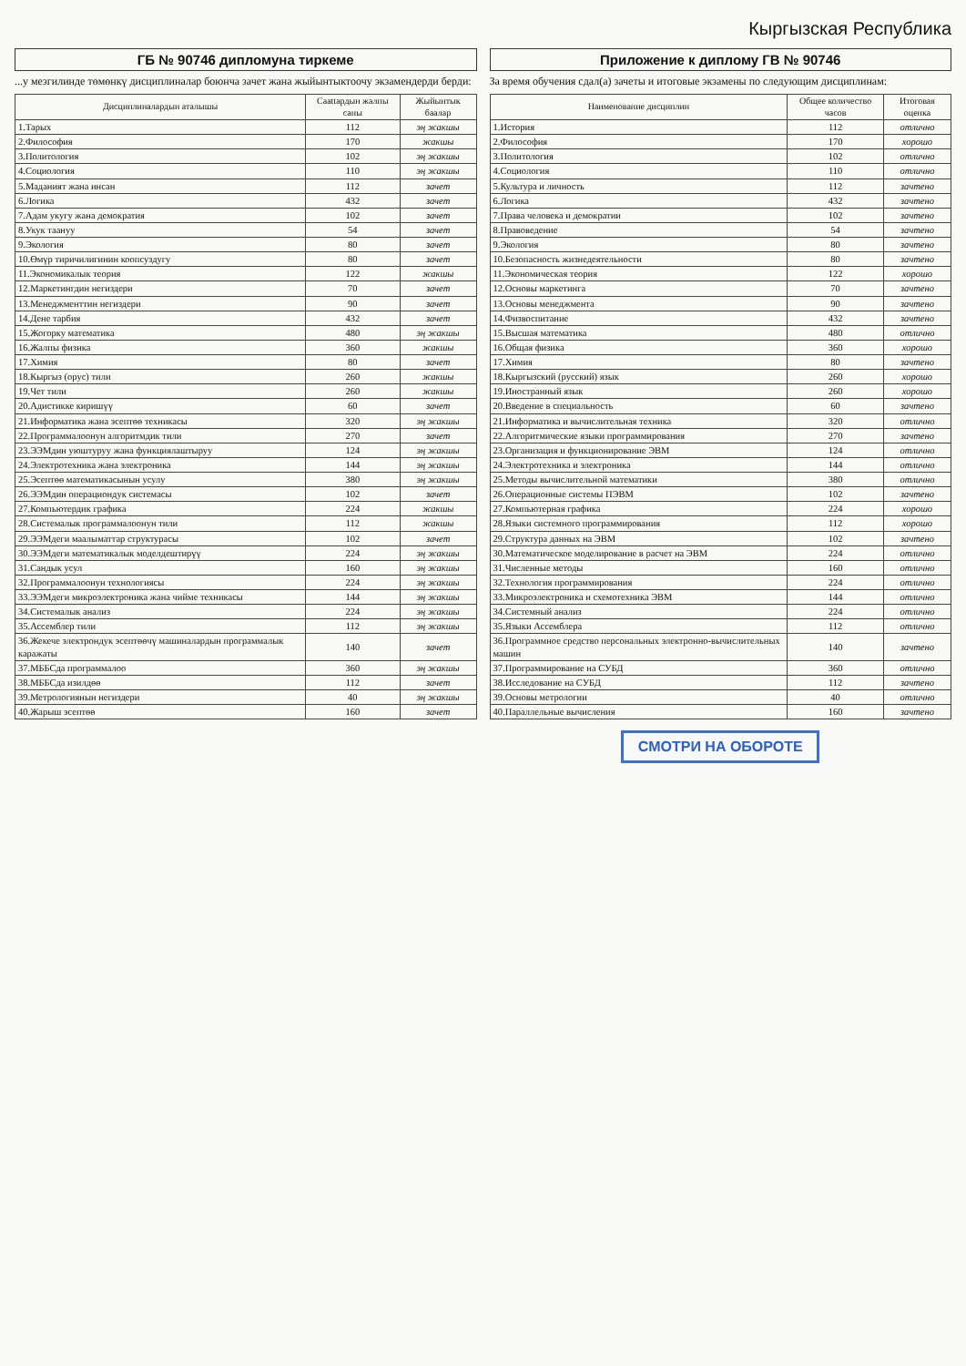Кыргызская Республика
ГБ № 90746 дипломуна тиркеме
...у мезгилинде төмөнкү дисциплиналар боюнча зачет жана жыйынтыктоочу экзамендерди берди:
| Дисциплиналардын аталышы | Саattардын жалпы саны | Жыйынтык баалар |
| --- | --- | --- |
| 1.Тарых | 112 | эң жакшы |
| 2.Философия | 170 | жакшы |
| 3.Политология | 102 | эң жакшы |
| 4.Социология | 110 | эң жакшы |
| 5.Маданият жана инсан | 112 | зачет |
| 6.Логика | 432 | зачет |
| 7.Адам укугу жана демократия | 102 | зачет |
| 8.Укук таануу | 54 | зачет |
| 9.Экология | 80 | зачет |
| 10.Өмүр тиричилигинин коопсуздугу | 80 | зачет |
| 11.Экономикалык теория | 122 | жакшы |
| 12.Маркетингдин негиздери | 70 | зачет |
| 13.Менеджменттин негиздери | 90 | зачет |
| 14.Дене тарбия | 432 | зачет |
| 15.Жогорку математика | 480 | эң жакшы |
| 16.Жалпы физика | 360 | жакшы |
| 17.Химия | 80 | зачет |
| 18.Кыргыз (орус) тили | 260 | жакшы |
| 19.Чет тили | 260 | жакшы |
| 20.Адистикке киришүү | 60 | зачет |
| 21.Информатика жана эсептөө техникасы | 320 | эң жакшы |
| 22.Программалоонун алгоритмдик тили | 270 | зачет |
| 23.ЭЭМдин уюштуруу жана функциялаштыруу | 124 | эң жакшы |
| 24.Электротехника жана электроника | 144 | эң жакшы |
| 25.Эсептөө математикасынын усулу | 380 | эң жакшы |
| 26.ЭЭМдин операциондук системасы | 102 | зачет |
| 27.Компьютердик графика | 224 | жакшы |
| 28.Системалык программалоонун тили | 112 | жакшы |
| 29.ЭЭМдеги маалыматтар структурасы | 102 | зачет |
| 30.ЭЭМдеги математикалык моделдештирүү | 224 | эң жакшы |
| 31.Сандык усул | 160 | эң жакшы |
| 32.Программалоонун технологиясы | 224 | эң жакшы |
| 33.ЭЭМдеги микроэлектроника жана чийме техникасы | 144 | эң жакшы |
| 34.Системалык анализ | 224 | эң жакшы |
| 35.Ассемблер тили | 112 | эң жакшы |
| 36.Жекече электрондук эсептөөчү машиналардын программалык каражаты | 140 | зачет |
| 37.МББСда программалоо | 360 | эң жакшы |
| 38.МББСда изилдөө | 112 | зачет |
| 39.Метрологиянын негиздери | 40 | эң жакшы |
| 40.Жарыш эсептөө | 160 | зачет |
Приложение к диплому ГВ № 90746
За время обучения сдал(а) зачеты и итоговые экзамены по следующим дисциплинам:
| Наименование дисциплин | Общее количество часов | Итоговая оценка |
| --- | --- | --- |
| 1.История | 112 | отлично |
| 2.Философия | 170 | хорошо |
| 3.Политология | 102 | отлично |
| 4.Социология | 110 | отлично |
| 5.Культура и личность | 112 | зачтено |
| 6.Логика | 432 | зачтено |
| 7.Права человека и демократии | 102 | зачтено |
| 8.Правоведение | 54 | зачтено |
| 9.Экология | 80 | зачтено |
| 10.Безопасность жизнедеятельности | 80 | зачтено |
| 11.Экономическая теория | 122 | хорошо |
| 12.Основы маркетинга | 70 | зачтено |
| 13.Основы менеджмента | 90 | зачтено |
| 14.Физвоспитание | 432 | зачтено |
| 15.Высшая математика | 480 | отлично |
| 16.Общая физика | 360 | хорошо |
| 17.Химия | 80 | зачтено |
| 18.Кыргызский (русский) язык | 260 | хорошо |
| 19.Иностранный язык | 260 | хорошо |
| 20.Введение в специальность | 60 | зачтено |
| 21.Информатика и вычислительная техника | 320 | отлично |
| 22.Алгоритмические языки программирования | 270 | зачтено |
| 23.Организация и функционирование ЭВМ | 124 | отлично |
| 24.Электротехника и электроника | 144 | отлично |
| 25.Методы вычислительной математики | 380 | отлично |
| 26.Операционные системы ПЭВМ | 102 | зачтено |
| 27.Компьютерная графика | 224 | хорошо |
| 28.Языки системного программирования | 112 | хорошо |
| 29.Структура данных на ЭВМ | 102 | зачтено |
| 30.Математическое моделирование в расчет на ЭВМ | 224 | отлично |
| 31.Численные методы | 160 | отлично |
| 32.Технология программирования | 224 | отлично |
| 33.Микроэлектроника и схемотехника ЭВМ | 144 | отлично |
| 34.Системный анализ | 224 | отлично |
| 35.Языки Ассемблера | 112 | отлично |
| 36.Программное средство персональных электронно-вычислительных машин | 140 | зачтено |
| 37.Программирование на СУБД | 360 | отлично |
| 38.Исследование на СУБД | 112 | зачтено |
| 39.Основы метрологии | 40 | отлично |
| 40.Параллельные вычисления | 160 | зачтено |
СМОТРИ НА ОБОРОТЕ